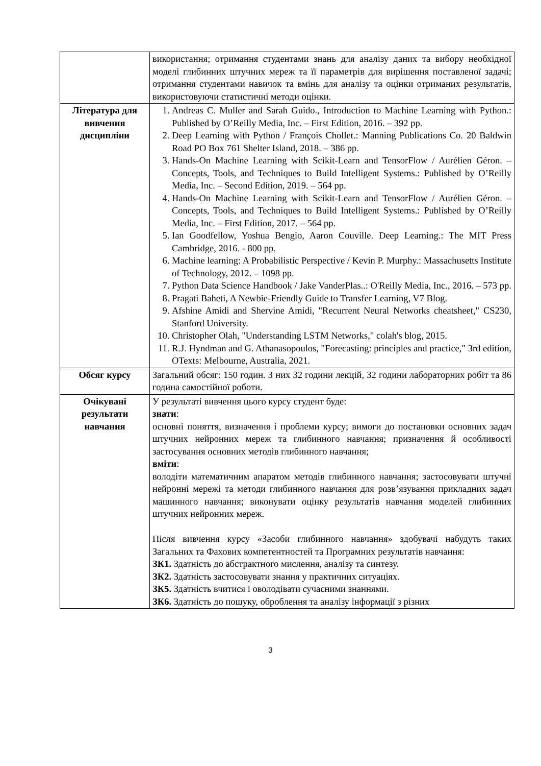| | використання; отримання студентами знань для аналізу даних та вибору необхідної моделі глибинних штучних мереж та її параметрів для вирішення поставленої задачі; отримання студентами навичок та вмінь для аналізу та оцінки отриманих результатів, використовуючи статистичні методи оцінки. |
| Література для вивчення дисципліни | 1. Andreas C. Muller and Sarah Guido., Introduction to Machine Learning with Python.: Published by O’Reilly Media, Inc. – First Edition, 2016. – 392 pp. 2. Deep Learning with Python / François Chollet.: Manning Publications Co. 20 Baldwin Road PO Box 761 Shelter Island, 2018. – 386 pp. 3. Hands-On Machine Learning with Scikit-Learn and TensorFlow / Aurélien Géron. – Concepts, Tools, and Techniques to Build Intelligent Systems.: Published by O’Reilly Media, Inc. – Second Edition, 2019. – 564 pp. 4. Hands-On Machine Learning with Scikit-Learn and TensorFlow / Aurélien Géron. – Concepts, Tools, and Techniques to Build Intelligent Systems.: Published by O’Reilly Media, Inc. – First Edition, 2017. – 564 pp. 5. Ian Goodfellow, Yoshua Bengio, Aaron Couville. Deep Learning.: The MIT Press Cambridge, 2016. - 800 pp. 6. Machine learning: A Probabilistic Perspective / Kevin P. Murphy.: Massachusetts Institute of Technology, 2012. – 1098 pp. 7. Python Data Science Handbook / Jake VanderPlas..: O'Reilly Media, Inc., 2016. – 573 pp. 8. Pragati Baheti, A Newbie-Friendly Guide to Transfer Learning, V7 Blog. 9. Afshine Amidi and Shervine Amidi, "Recurrent Neural Networks cheatsheet," CS230, Stanford University. 10. Christopher Olah, "Understanding LSTM Networks," colah's blog, 2015. 11. R.J. Hyndman and G. Athanasopoulos, "Forecasting: principles and practice," 3rd edition, OTexts: Melbourne, Australia, 2021. |
| Обсяг курсу | Загальний обсяг: 150 годин. З них 32 години лекцій, 32 години лабораторних робіт та 86 година самостійної роботи. |
| Очікувані результати навчання | У результаті вивчення цього курсу студент буде: знати : основні поняття, визначення і проблеми курсу; вимоги до постановки основних задач штучних нейронних мереж та глибинного навчання; призначення й особливості застосування основних методів глибинного навчання; вміти : володіти математичним апаратом методів глибинного навчання; застосовувати штучні нейронні мережі та методи глибинного навчання для розв’язування прикладних задач машинного навчання; виконувати оцінку результатів навчання моделей глибинних штучних нейронних мереж. Після вивчення курсу «Засоби глибинного навчання» здобувачі набудуть таких Загальних та Фахових компетентностей та Програмних результатів навчання: ЗК1. Здатність до абстрактного мислення, аналізу та синтезу. ЗК2. Здатність застосовувати знання у практичних ситуаціях. ЗК5. Здатність вчитися і оволодівати сучасними знаннями. ЗК6. Здатність до пошуку, оброблення та аналізу інформації з різних |
3